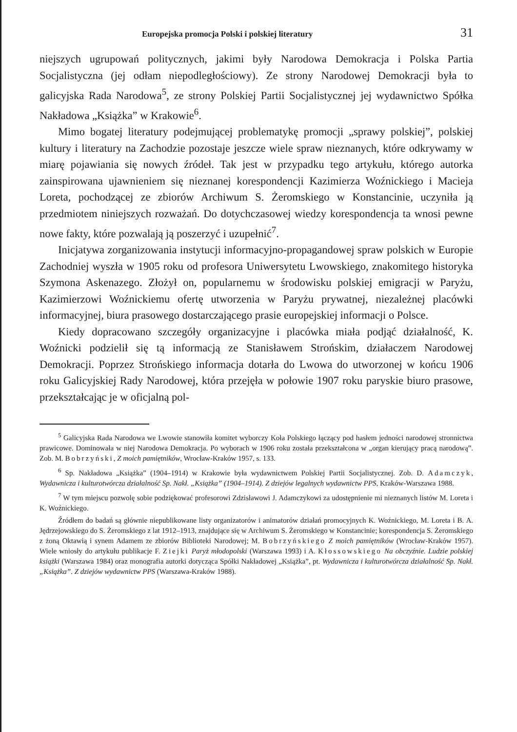Europejska promocja Polski i polskiej literatury 31
niejszych ugrupowań politycznych, jakimi były Narodowa Demokracja i Polska Partia Socjalistyczna (jej odłam niepodległościowy). Ze strony Narodowej Demokracji była to galicyjska Rada Narodowa<sup>5</sup>, ze strony Polskiej Partii Socjalistycznej jej wydawnictwo Spółka Nakładowa „Książka” w Krakowie<sup>6</sup>.
Mimo bogatej literatury podejmującej problematykę promocji „sprawy polskiej”, polskiej kultury i literatury na Zachodzie pozostaje jeszcze wiele spraw nieznanych, które odkrywamy w miarę pojawiania się nowych źródeł. Tak jest w przypadku tego artykułu, którego autorka zainspirowana ujawnieniem się nieznanej korespondencji Kazimierza Woźnickiego i Macieja Loreta, pochodzącej ze zbiorów Archiwum S. Żeromskiego w Konstancinie, uczyniła ją przedmiotem niniejszych rozważań. Do dotychczasowej wiedzy korespondencja ta wnosi pewne nowe fakty, które pozwalają ją poszerzyć i uzupełnić<sup>7</sup>.
Inicjatywa zorganizowania instytucji informacyjno-propagandowej spraw polskich w Europie Zachodniej wyszła w 1905 roku od profesora Uniwersytetu Lwowskiego, znakomitego historyka Szymona Askenazego. Złożył on, popularnemu w środowisku polskiej emigracji w Paryżu, Kazimierzowi Woźnickiemu ofertę utworzenia w Paryżu prywatnej, niezależnej placówki informacyjnej, biura prasowego dostarczającego prasie europejskiej informacji o Polsce.
Kiedy dopracowano szczegóły organizacyjne i placówka miała podjąć działalność, K. Woźnicki podzielił się tą informacją ze Stanisławem Strońskim, działaczem Narodowej Demokracji. Poprzez Strońskiego informacja dotarła do Lwowa do utworzonej w końcu 1906 roku Galicyjskiej Rady Narodowej, która przejęła w połowie 1907 roku paryskie biuro prasowe, przekształcając je w oficjalną pol-
<sup>5</sup> Galicyjska Rada Narodowa we Lwowie stanowiła komitet wyborczy Koła Polskiego łączący pod hasłem jedności narodowej stronnictwa prawicowe. Dominowała w niej Narodowa Demokracja. Po wyborach w 1906 roku została przekształcona w „organ kierujący pracą narodową”. Zob. M. Bobrzyński, Z moich pamiętników, Wrocław-Kraków 1957, s. 133.
<sup>6</sup> Sp. Nakładowa „Książka” (1904–1914) w Krakowie była wydawnictwem Polskiej Partii Socjalistycznej. Zob. D. Adamczyk, Wydawnicza i kulturotwórcza działalność Sp. Nakł. „Książka” (1904–1914). Z dziejów legalnych wydawnictw PPS, Kraków-Warszawa 1988.
<sup>7</sup> W tym miejscu pozwolę sobie podziękować profesorowi Zdzisławowi J. Adamczykowi za udostępnienie mi nieznanych listów M. Loreta i K. Woźnickiego.
Źródłem do badań są głównie niepublikowane listy organizatorów i animatorów działań promocyjnych K. Woźnickiego, M. Loreta i B. A. Jędrzejowskiego do S. Żeromskiego z lat 1912–1913, znajdujące się w Archiwum S. Żeromskiego w Konstancinie; korespondencja S. Żeromskiego z żoną Oktawią i synem Adamem ze zbiorów Biblioteki Narodowej; M. Bobrzyńskiego Z moich pamiętników (Wrocław-Kraków 1957). Wiele wniosły do artykułu publikacje F. Ziejki Paryż młodopolski (Warszawa 1993) i A. Kłossowskiego Na obczyźnie. Ludzie polskiej książki (Warszawa 1984) oraz monografia autorki dotycząca Spółki Nakładowej „Książka”, pt. Wydawnicza i kulturotwórcza działalność Sp. Nakł. „Książka”. Z dziejów wydawnictw PPS (Warszawa-Kraków 1988).